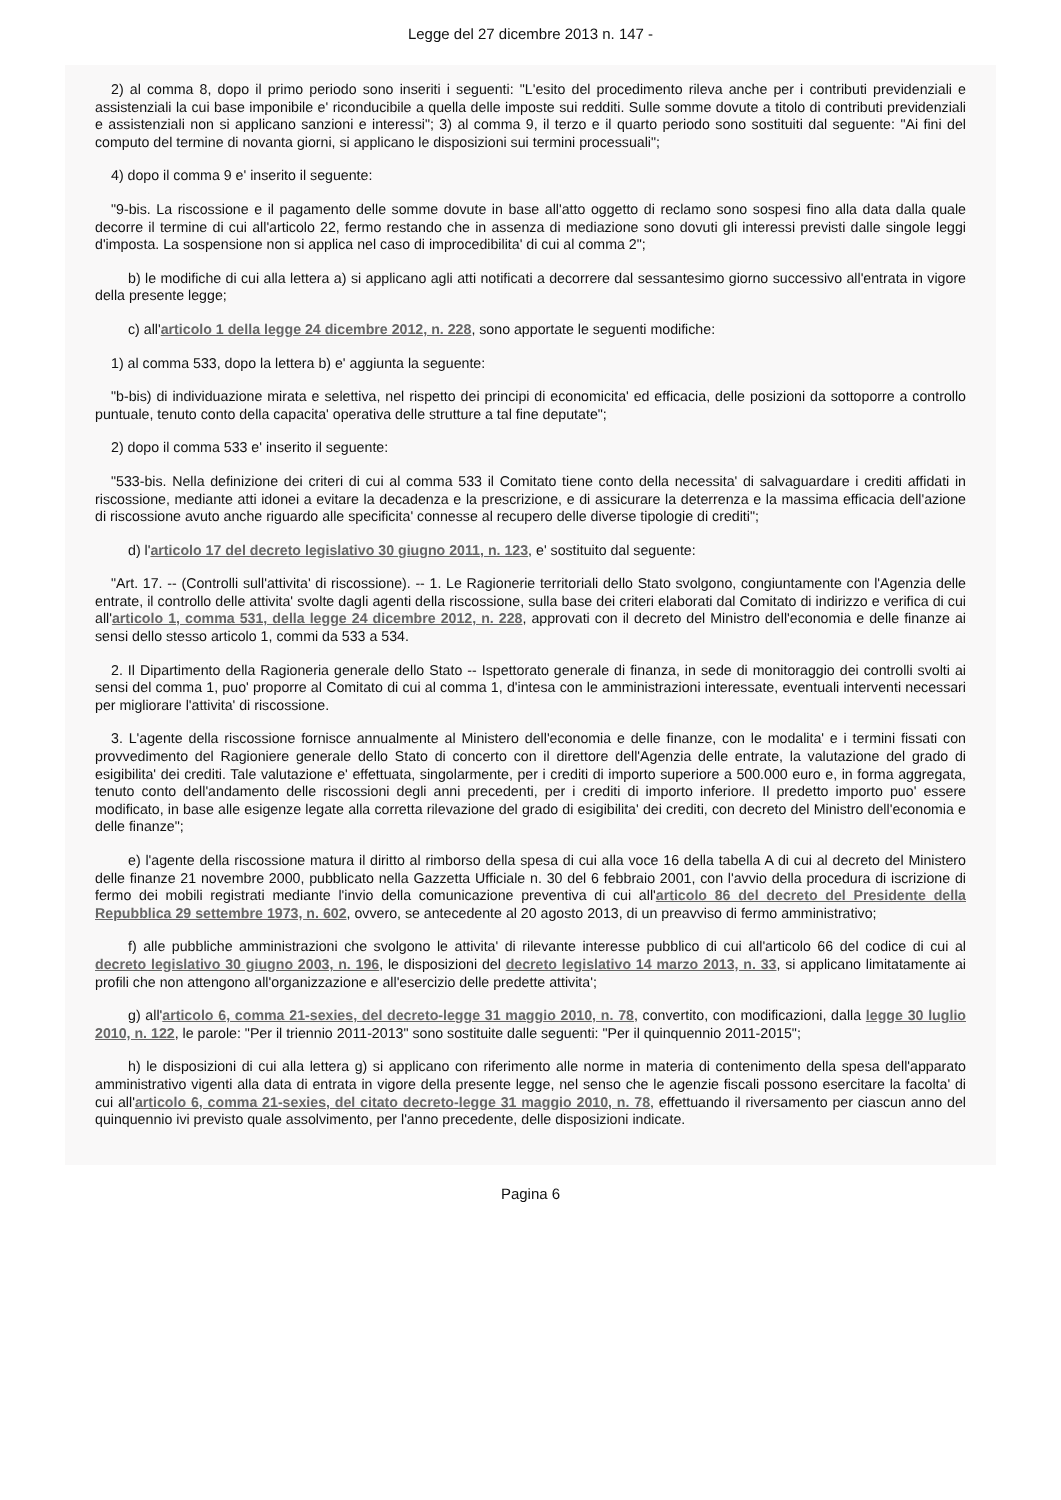Legge del 27 dicembre 2013 n. 147 -
2) al comma 8, dopo il primo periodo sono inseriti i seguenti: "L'esito del procedimento rileva anche per i contributi previdenziali e assistenziali la cui base imponibile e' riconducibile a quella delle imposte sui redditi. Sulle somme dovute a titolo di contributi previdenziali e assistenziali non si applicano sanzioni e interessi"; 3) al comma 9, il terzo e il quarto periodo sono sostituiti dal seguente: "Ai fini del computo del termine di novanta giorni, si applicano le disposizioni sui termini processuali";
4) dopo il comma 9 e' inserito il seguente:
"9-bis. La riscossione e il pagamento delle somme dovute in base all'atto oggetto di reclamo sono sospesi fino alla data dalla quale decorre il termine di cui all'articolo 22, fermo restando che in assenza di mediazione sono dovuti gli interessi previsti dalle singole leggi d'imposta. La sospensione non si applica nel caso di improcedibilita' di cui al comma 2";
b) le modifiche di cui alla lettera a) si applicano agli atti notificati a decorrere dal sessantesimo giorno successivo all'entrata in vigore della presente legge;
c) all'articolo 1 della legge 24 dicembre 2012, n. 228, sono apportate le seguenti modifiche:
1) al comma 533, dopo la lettera b) e' aggiunta la seguente:
"b-bis) di individuazione mirata e selettiva, nel rispetto dei principi di economicita' ed efficacia, delle posizioni da sottoporre a controllo puntuale, tenuto conto della capacita' operativa delle strutture a tal fine deputate";
2) dopo il comma 533 e' inserito il seguente:
"533-bis. Nella definizione dei criteri di cui al comma 533 il Comitato tiene conto della necessita' di salvaguardare i crediti affidati in riscossione, mediante atti idonei a evitare la decadenza e la prescrizione, e di assicurare la deterrenza e la massima efficacia dell'azione di riscossione avuto anche riguardo alle specificita' connesse al recupero delle diverse tipologie di crediti";
d) l'articolo 17 del decreto legislativo 30 giugno 2011, n. 123, e' sostituito dal seguente:
"Art. 17. -- (Controlli sull'attivita' di riscossione). -- 1. Le Ragionerie territoriali dello Stato svolgono, congiuntamente con l'Agenzia delle entrate, il controllo delle attivita' svolte dagli agenti della riscossione, sulla base dei criteri elaborati dal Comitato di indirizzo e verifica di cui all'articolo 1, comma 531, della legge 24 dicembre 2012, n. 228, approvati con il decreto del Ministro dell'economia e delle finanze ai sensi dello stesso articolo 1, commi da 533 a 534.
2. Il Dipartimento della Ragioneria generale dello Stato -- Ispettorato generale di finanza, in sede di monitoraggio dei controlli svolti ai sensi del comma 1, puo' proporre al Comitato di cui al comma 1, d'intesa con le amministrazioni interessate, eventuali interventi necessari per migliorare l'attivita' di riscossione.
3. L'agente della riscossione fornisce annualmente al Ministero dell'economia e delle finanze, con le modalita' e i termini fissati con provvedimento del Ragioniere generale dello Stato di concerto con il direttore dell'Agenzia delle entrate, la valutazione del grado di esigibilita' dei crediti. Tale valutazione e' effettuata, singolarmente, per i crediti di importo superiore a 500.000 euro e, in forma aggregata, tenuto conto dell'andamento delle riscossioni degli anni precedenti, per i crediti di importo inferiore. Il predetto importo puo' essere modificato, in base alle esigenze legate alla corretta rilevazione del grado di esigibilita' dei crediti, con decreto del Ministro dell'economia e delle finanze";
e) l'agente della riscossione matura il diritto al rimborso della spesa di cui alla voce 16 della tabella A di cui al decreto del Ministero delle finanze 21 novembre 2000, pubblicato nella Gazzetta Ufficiale n. 30 del 6 febbraio 2001, con l'avvio della procedura di iscrizione di fermo dei mobili registrati mediante l'invio della comunicazione preventiva di cui all'articolo 86 del decreto del Presidente della Repubblica 29 settembre 1973, n. 602, ovvero, se antecedente al 20 agosto 2013, di un preavviso di fermo amministrativo;
f) alle pubbliche amministrazioni che svolgono le attivita' di rilevante interesse pubblico di cui all'articolo 66 del codice di cui al decreto legislativo 30 giugno 2003, n. 196, le disposizioni del decreto legislativo 14 marzo 2013, n. 33, si applicano limitatamente ai profili che non attengono all'organizzazione e all'esercizio delle predette attivita';
g) all'articolo 6, comma 21-sexies, del decreto-legge 31 maggio 2010, n. 78, convertito, con modificazioni, dalla legge 30 luglio 2010, n. 122, le parole: "Per il triennio 2011-2013" sono sostituite dalle seguenti: "Per il quinquennio 2011-2015";
h) le disposizioni di cui alla lettera g) si applicano con riferimento alle norme in materia di contenimento della spesa dell'apparato amministrativo vigenti alla data di entrata in vigore della presente legge, nel senso che le agenzie fiscali possono esercitare la facolta' di cui all'articolo 6, comma 21-sexies, del citato decreto-legge 31 maggio 2010, n. 78, effettuando il riversamento per ciascun anno del quinquennio ivi previsto quale assolvimento, per l'anno precedente, delle disposizioni indicate.
Pagina 6